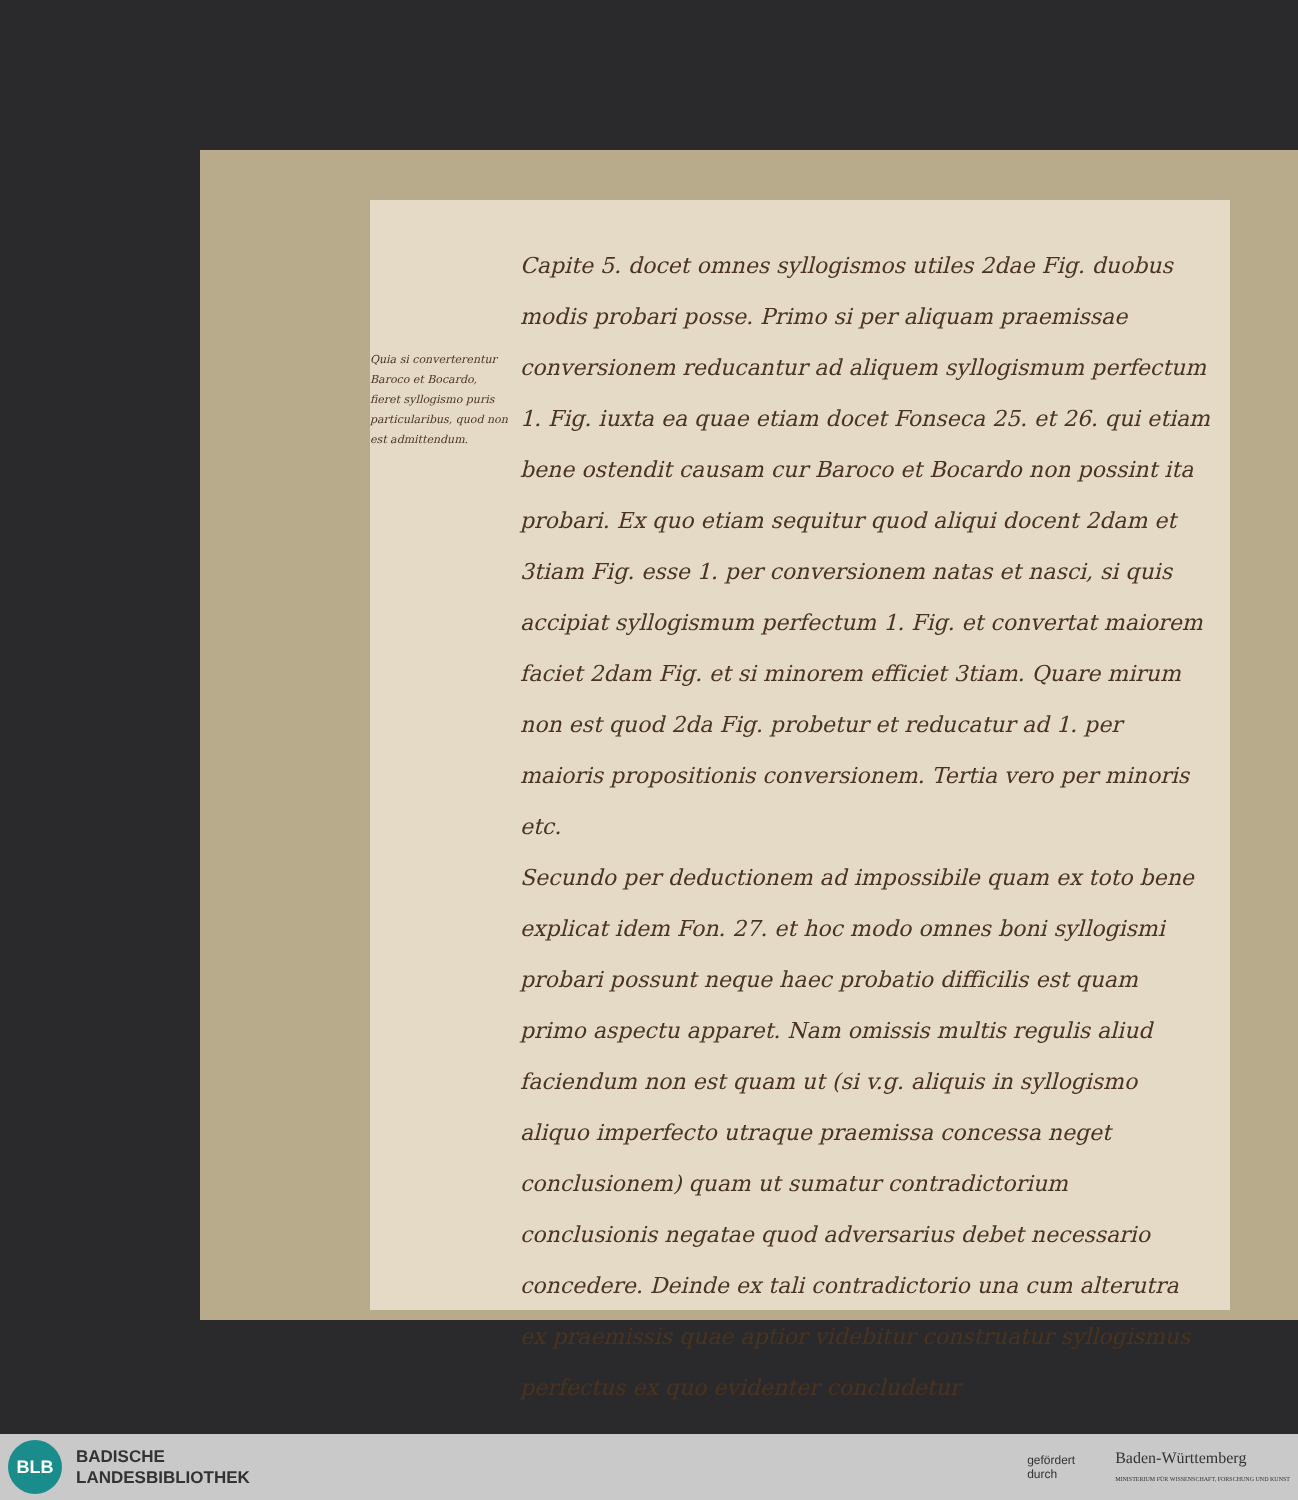Quia si converterentur Baroco et Bocardo, fieret syllogismo puris particularibus, quod non est admittendum.
Capite 5. docet omnes syllogismos utiles 2dae Fig. duobus modis probari posse. Primo si per aliquam praemissae conversionem reducantur ad aliquem syllogismum perfectum 1. Fig. iuxta ea quae etiam docet Fonseca 25. et 26. qui etiam bene ostendit causam cur Baroco et Bocardo non possint ita probari. Ex quo etiam sequitur quod aliqui docent 2dam et 3tiam Fig. esse 1. per conversionem natas et nasci, si quis accipiat syllogismum perfectum 1. Fig. et convertat maiorem faciet 2dam Fig. et si minorem efficiet 3tiam. Quare mirum non est quod 2da Fig. probetur et reducatur ad 1. per maioris propositionis conversionem. Tertia vero per minoris etc.
Secundo per deductionem ad impossibile quam ex toto bene explicat idem Fon. 27. et hoc modo omnes boni syllogismi probari possunt neque haec probatio difficilis est quam primo aspectu apparet. Nam omissis multis regulis aliud faciendum non est quam ut (si v.g. aliquis in syllogismo aliquo imperfecto utraque praemissa concessa neget conclusionem) quam ut sumatur contradictorium conclusionis negatae quod adversarius debet necessario concedere. Deinde ex tali contradictorio una cum alterutra ex praemissis quae aptior videbitur construatur syllogismus perfectus ex quo evidenter concludetur
BLB
BADISCHE
LANDESBIBLIOTHEK
gefördert
durch
Baden-Württemberg
MINISTERIUM FÜR WISSENSCHAFT, FORSCHUNG UND KUNST